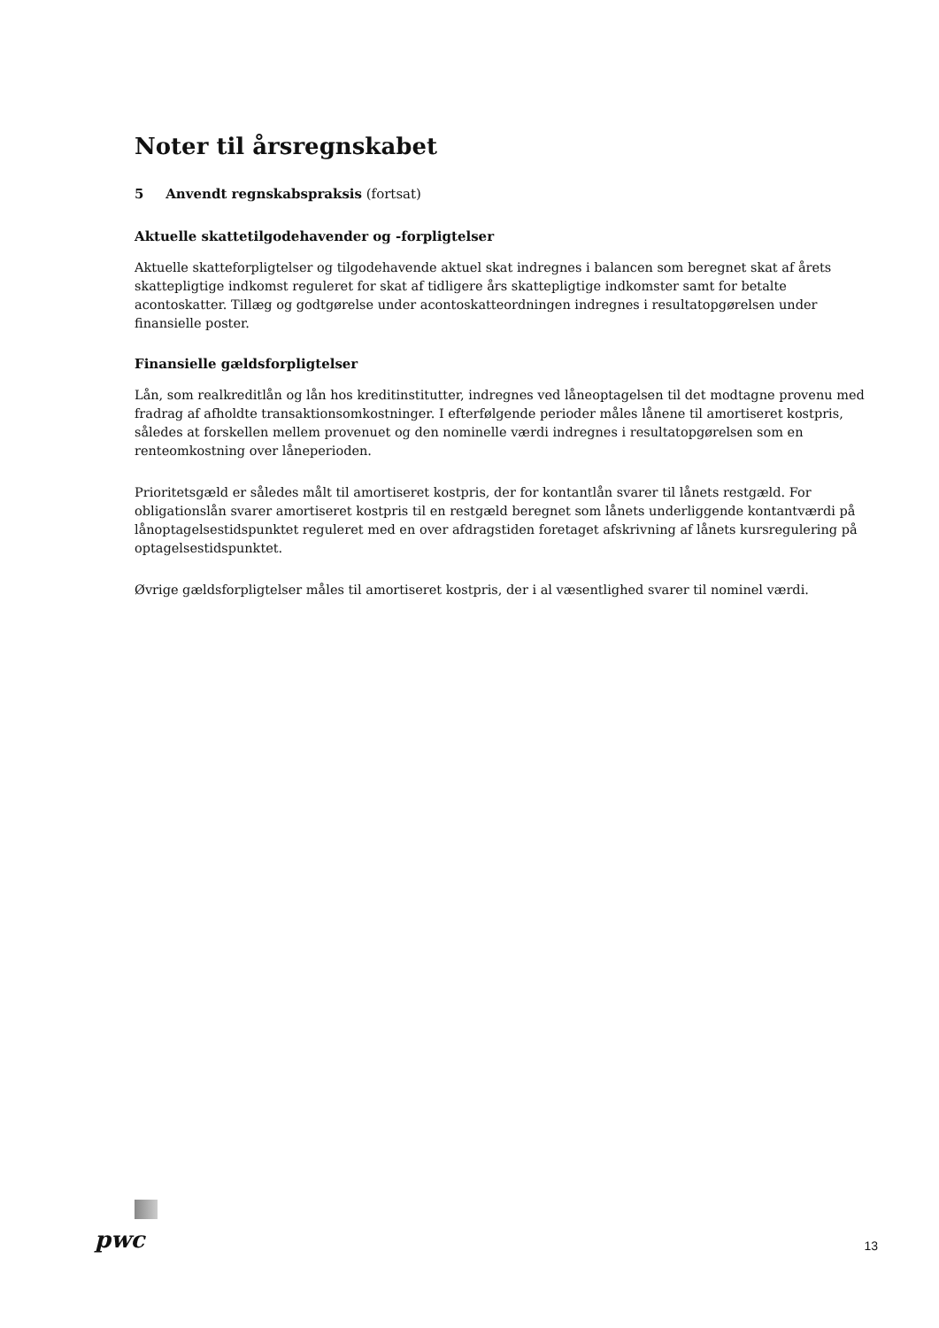Noter til årsregnskabet
5 Anvendt regnskabspraksis (fortsat)
Aktuelle skattetilgodehavender og -forpligtelser
Aktuelle skatteforpligtelser og tilgodehavende aktuel skat indregnes i balancen som beregnet skat af årets skattepligtige indkomst reguleret for skat af tidligere års skattepligtige indkomster samt for betalte acontoskatter. Tillæg og godtgørelse under acontoskatteordningen indregnes i resultatopgørelsen under finansielle poster.
Finansielle gældsforpligtelser
Lån, som realkreditlån og lån hos kreditinstitutter, indregnes ved låneoptagelsen til det modtagne provenu med fradrag af afholdte transaktionsomkostninger. I efterfølgende perioder måles lånene til amortiseret kostpris, således at forskellen mellem provenuet og den nominelle værdi indregnes i resultatopgørelsen som en renteomkostning over låneperioden.
Prioritetsgæld er således målt til amortiseret kostpris, der for kontantlån svarer til lånets restgæld. For obligationslån svarer amortiseret kostpris til en restgæld beregnet som lånets underliggende kontantværdi på lånoptagelsestidspunktet reguleret med en over afdragstiden foretaget afskrivning af lånets kursregulering på optagelsestidspunktet.
Øvrige gældsforpligtelser måles til amortiseret kostpris, der i al væsentlighed svarer til nominel værdi.
pwc 13